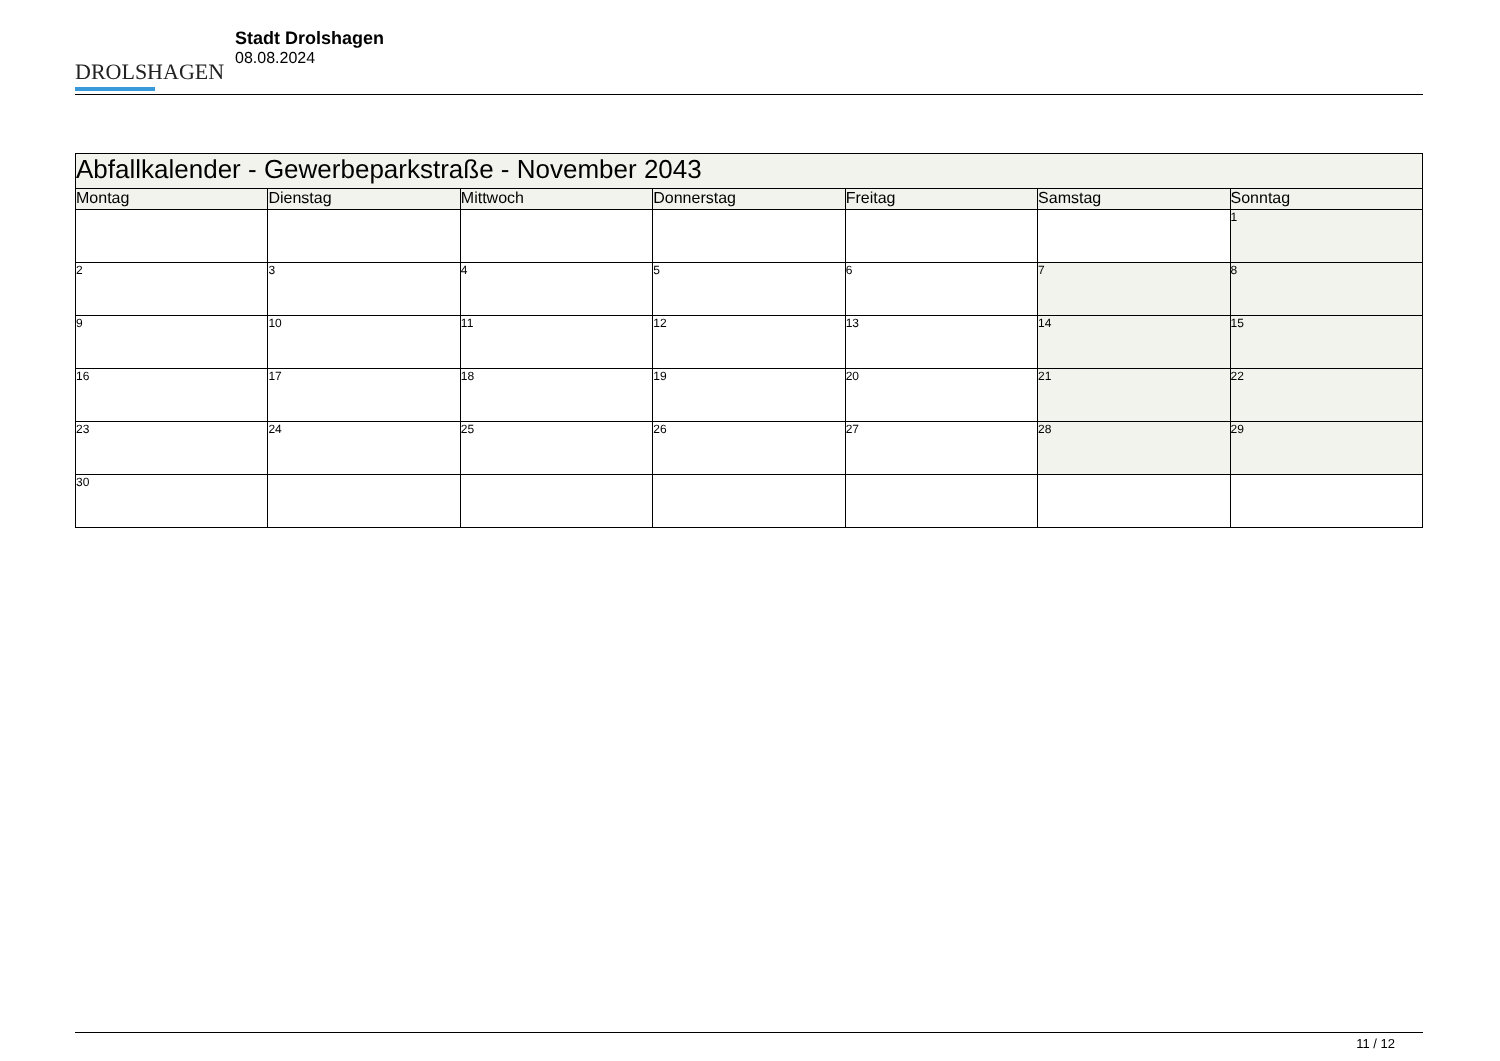DROLSHAGEN
Stadt Drolshagen
08.08.2024
| Abfallkalender - Gewerbeparkstraße - November 2043 | | | | | | |
| --- | --- | --- | --- | --- | --- | --- |
| Montag | Dienstag | Mittwoch | Donnerstag | Freitag | Samstag | Sonntag |
| | | | | | | 1 |
| 2 | 3 | 4 | 5 | 6 | 7 | 8 |
| 9 | 10 | 11 | 12 | 13 | 14 | 15 |
| 16 | 17 | 18 | 19 | 20 | 21 | 22 |
| 23 | 24 | 25 | 26 | 27 | 28 | 29 |
| 30 | | | | | | |
11 / 12